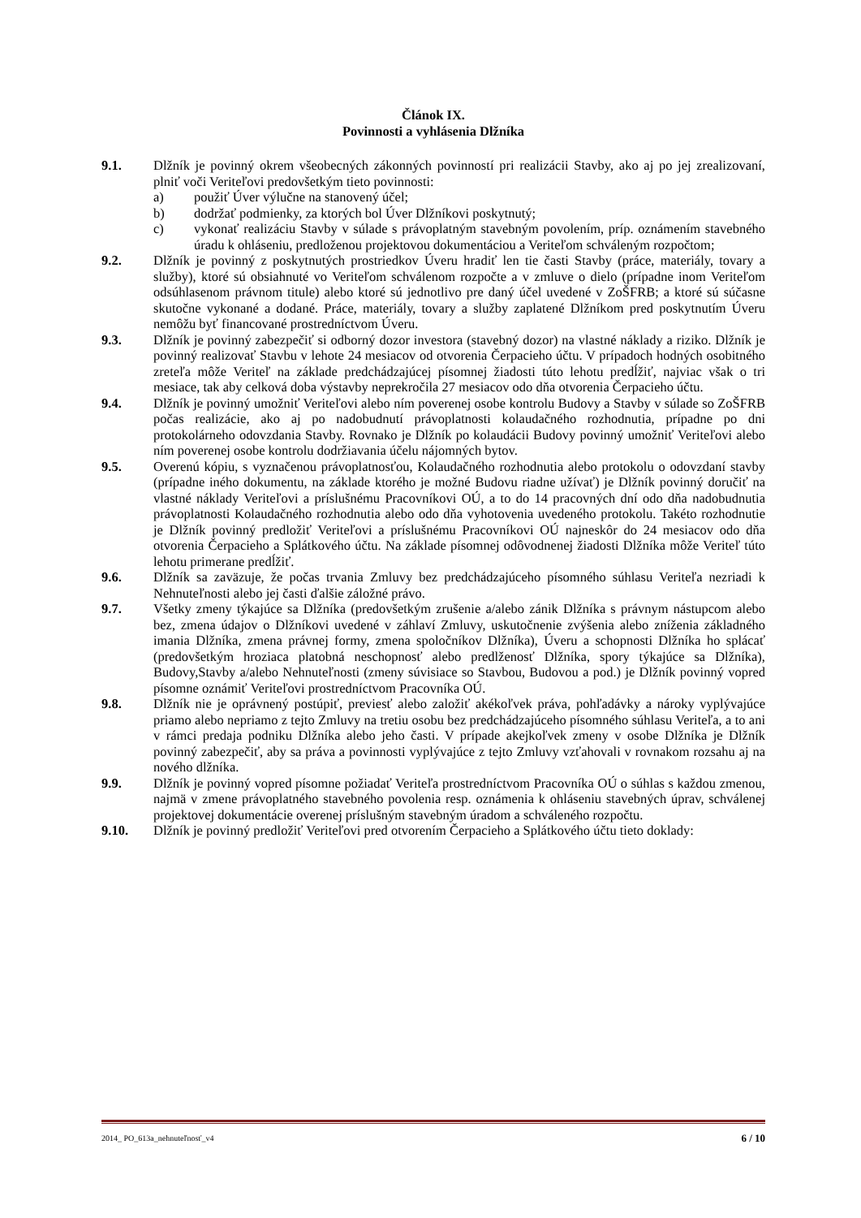Článok IX.
Povinnosti a vyhlásenia Dlžníka
9.1. Dlžník je povinný okrem všeobecných zákonných povinností pri realizácii Stavby, ako aj po jej zrealizovaní, plniť voči Veriteľovi predovšetkým tieto povinnosti:
a) použiť Úver výlučne na stanovený účel;
b) dodržať podmienky, za ktorých bol Úver Dlžníkovi poskytnutý;
c) vykonať realizáciu Stavby v súlade s právoplatným stavebným povolením, príp. oznámením stavebného úradu k ohláseniu, predloženou projektovou dokumentáciou a Veriteľom schváleným rozpočtom;
9.2. Dlžník je povinný z poskytnutých prostriedkov Úveru hradiť len tie časti Stavby (práce, materiály, tovary a služby), ktoré sú obsiahnuté vo Veriteľom schválenom rozpočte a v zmluve o dielo (prípadne inom Veriteľom odsúhlasenom právnom titule) alebo ktoré sú jednotlivo pre daný účel uvedené v ZoŠFRB; a ktoré sú súčasne skutočne vykonané a dodané. Práce, materiály, tovary a služby zaplatené Dlžníkom pred poskytnutím Úveru nemôžu byť financované prostredníctvom Úveru.
9.3. Dlžník je povinný zabezpečiť si odborný dozor investora (stavebný dozor) na vlastné náklady a riziko. Dlžník je povinný realizovať Stavbu v lehote 24 mesiacov od otvorenia Čerpacieho účtu. V prípadoch hodných osobitného zreteľa môže Veriteľ na základe predchádzajúcej písomnej žiadosti túto lehotu predĺžiť, najviac však o tri mesiace, tak aby celková doba výstavby neprekročila 27 mesiacov odo dňa otvorenia Čerpacieho účtu.
9.4. Dlžník je povinný umožniť Veriteľovi alebo ním poverenej osobe kontrolu Budovy a Stavby v súlade so ZoŠFRB počas realizácie, ako aj po nadobudnutí právoplatnosti kolaudačného rozhodnutia, prípadne po dni protokolárneho odovzdania Stavby. Rovnako je Dlžník po kolaudácii Budovy povinný umožniť Veriteľovi alebo ním poverenej osobe kontrolu dodržiavania účelu nájomných bytov.
9.5. Overenú kópiu, s vyznačenou právoplatnosťou, Kolaudačného rozhodnutia alebo protokolu o odovzdaní stavby (prípadne iného dokumentu, na základe ktorého je možné Budovu riadne užívať) je Dlžník povinný doručiť na vlastné náklady Veriteľovi a príslušnému Pracovníkovi OÚ, a to do 14 pracovných dní odo dňa nadobudnutia právoplatnosti Kolaudačného rozhodnutia alebo odo dňa vyhotovenia uvedeného protokolu. Takéto rozhodnutie je Dlžník povinný predložiť Veriteľovi a príslušnému Pracovníkovi OÚ najneskôr do 24 mesiacov odo dňa otvorenia Čerpacieho a Splátkového účtu. Na základe písomnej odôvodnenej žiadosti Dlžníka môže Veriteľ túto lehotu primerane predĺžiť.
9.6. Dlžník sa zaväzuje, že počas trvania Zmluvy bez predchádzajúceho písomného súhlasu Veriteľa nezriadi k Nehnuteľnosti alebo jej časti ďalšie záložné právo.
9.7. Všetky zmeny týkajúce sa Dlžníka (predovšetkým zrušenie a/alebo zánik Dlžníka s právnym nástupcom alebo bez, zmena údajov o Dlžníkovi uvedené v záhlaví Zmluvy, uskutočnenie zvýšenia alebo zníženia základného imania Dlžníka, zmena právnej formy, zmena spoločníkov Dlžníka), Úveru a schopnosti Dlžníka ho splácať (predovšetkým hroziaca platobná neschopnosť alebo predlženosť Dlžníka, spory týkajúce sa Dlžníka), Budovy,Stavby a/alebo Nehnuteľnosti (zmeny súvisiace so Stavbou, Budovou a pod.) je Dlžník povinný vopred písomne oznámiť Veriteľovi prostredníctvom Pracovníka OÚ.
9.8. Dlžník nie je oprávnený postúpiť, previesť alebo založiť akékoľvek práva, pohľadávky a nároky vyplývajúce priamo alebo nepriamo z tejto Zmluvy na tretiu osobu bez predchádzajúceho písomného súhlasu Veriteľa, a to ani v rámci predaja podniku Dlžníka alebo jeho časti. V prípade akejkoľvek zmeny v osobe Dlžníka je Dlžník povinný zabezpečiť, aby sa práva a povinnosti vyplývajúce z tejto Zmluvy vzťahovali v rovnakom rozsahu aj na nového dlžníka.
9.9. Dlžník je povinný vopred písomne požiadať Veriteľa prostredníctvom Pracovníka OÚ o súhlas s každou zmenou, najmä v zmene právoplatného stavebného povolenia resp. oznámenia k ohláseniu stavebných úprav, schválenej projektovej dokumentácie overenej príslušným stavebným úradom a schváleného rozpočtu.
9.10. Dlžník je povinný predložiť Veriteľovi pred otvorením Čerpacieho a Splátkového účtu tieto doklady:
2014_ PO_613a_nehnuteľnosť_v4 6 / 10